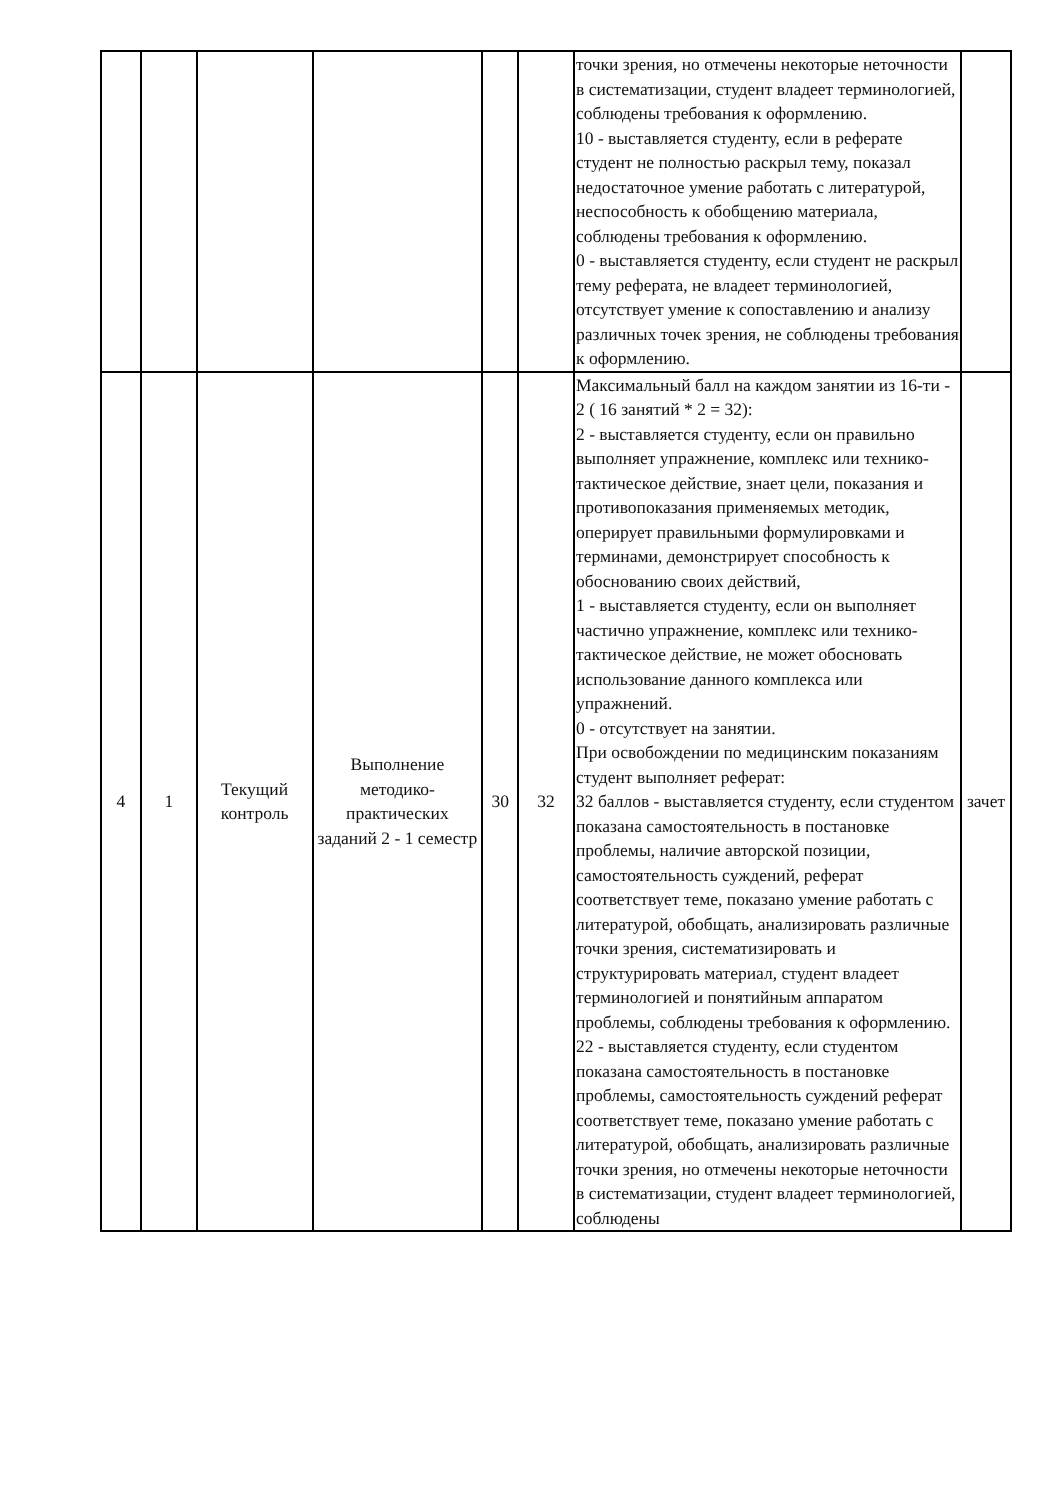| | | | | | | точки зрения, но отмечены некоторые неточности в систематизации, студент владеет терминологией, соблюдены требования к оформлению. 10 - выставляется студенту, если в реферате студент не полностью раскрыл тему, показал недостаточное умение работать с литературой, неспособность к обобщению материала, соблюдены требования к оформлению. 0 - выставляется студенту, если студент не раскрыл тему реферата, не владеет терминологией, отсутствует умение к сопоставлению и анализу различных точек зрения, не соблюдены требования к оформлению. | |
| 4 | 1 | Текущий контроль | Выполнение методико-практических заданий 2 - 1 семестр | 30 | 32 | Максимальный балл на каждом занятии из 16-ти - 2 ( 16 занятий * 2 = 32): 2 - выставляется студенту, если он правильно выполняет упражнение, комплекс или технико-тактическое действие, знает цели, показания и противопоказания применяемых методик, оперирует правильными формулировками и терминами, демонстрирует способность к обоснованию своих действий, 1 - выставляется студенту, если он выполняет частично упражнение, комплекс или технико-тактическое действие, не может обосновать использование данного комплекса или упражнений. 0 - отсутствует на занятии. При освобождении по медицинским показаниям студент выполняет реферат: 32 баллов - выставляется студенту, если студентом показана самостоятельность в постановке проблемы, наличие авторской позиции, самостоятельность суждений, реферат соответствует теме, показано умение работать с литературой, обобщать, анализировать различные точки зрения, систематизировать и структурировать материал, студент владеет терминологией и понятийным аппаратом проблемы, соблюдены требования к оформлению. 22 - выставляется студенту, если студентом показана самостоятельность в постановке проблемы, самостоятельность суждений реферат соответствует теме, показано умение работать с литературой, обобщать, анализировать различные точки зрения, но отмечены некоторые неточности в систематизации, студент владеет терминологией, соблюдены | зачет |